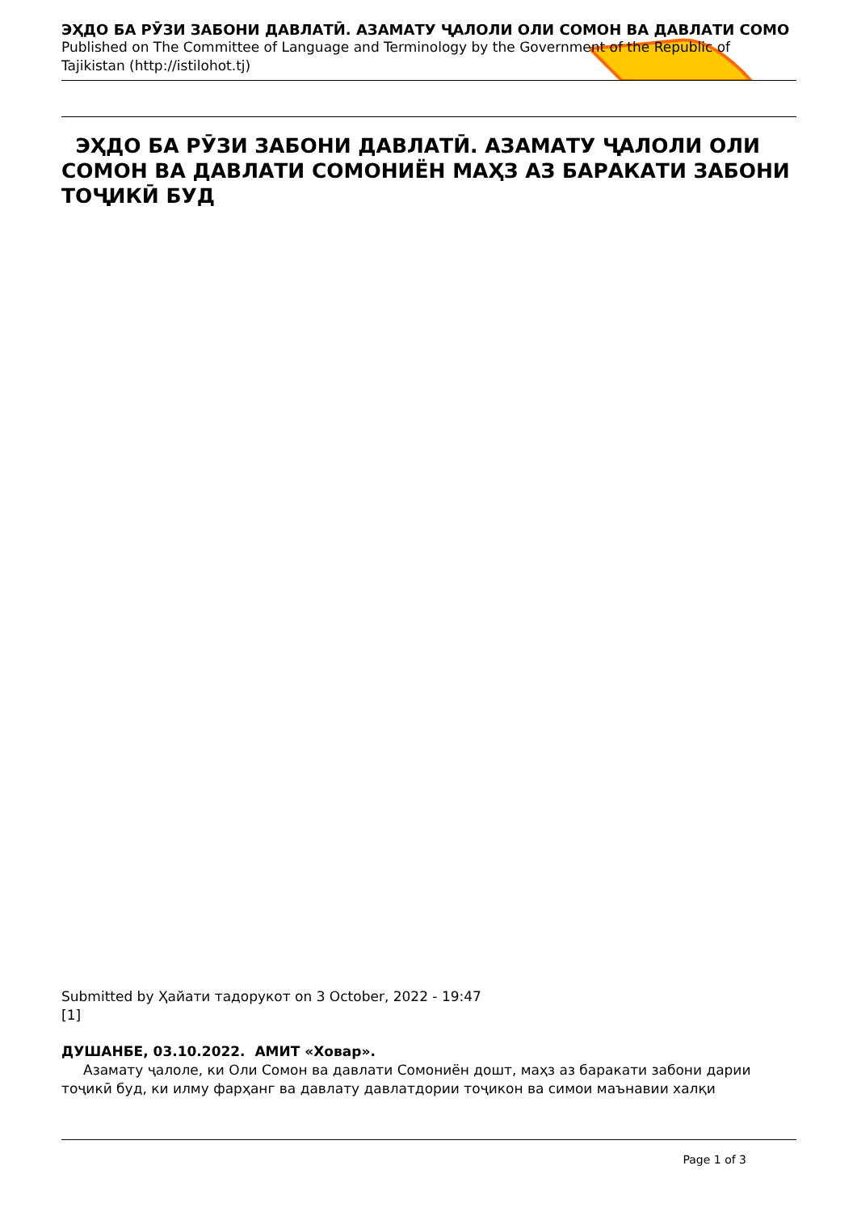ЭҲДО БА РӮЗИ ЗАБОНИ ДАВЛАТӢ. АЗАМАТУ ҶАЛОЛИ ОЛИ СОМОН ВА ДАВЛАТИ СОМО
Published on The Committee of Language and Terminology by the Government of the Republic of Tajikistan (http://istilohot.tj)
ЭҲДО БА РӮЗИ ЗАБОНИ ДАВЛАТӢ. АЗАМАТУ ҶАЛОЛИ ОЛИ СОМОН ВА ДАВЛАТИ СОМОНИЁН МАҲЗ АЗ БАРАКАТИ ЗАБОНИ ТОҶИКӢ БУД
Submitted by Ҳайати тадорукот on 3 October, 2022 - 19:47
[1]
ДУШАНБЕ, 03.10.2022. АМИТ «Ховар».
Азамату ҷалоле, ки Оли Сомон ва давлати Сомониён дошт, маҳз аз баракати забони дарии тоҷикӣ буд, ки илму фарҳанг ва давлату давлатдории тоҷикон ва симои маънавии халқи
Page 1 of 3